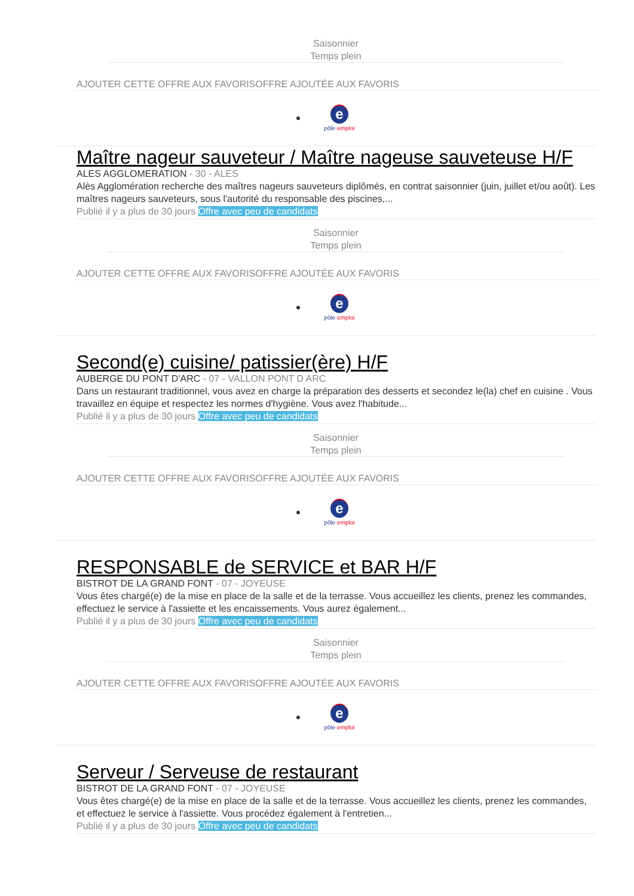Saisonnier
Temps plein
AJOUTER CETTE OFFRE AUX FAVORISOFFRE AJOUTÉE AUX FAVORIS
e
pôle emploi
Maître nageur sauveteur / Maître nageuse sauveteuse H/F
ALES AGGLOMERATION - 30 - ALES
Alès Agglomération recherche des maîtres nageurs sauveteurs diplômés, en contrat saisonnier (juin, juillet et/ou août). Les maîtres nageurs sauveteurs, sous l'autorité du responsable des piscines,...
Publié il y a plus de 30 jours Offre avec peu de candidats
Saisonnier
Temps plein
AJOUTER CETTE OFFRE AUX FAVORISOFFRE AJOUTÉE AUX FAVORIS
e
pôle emploi
Second(e) cuisine/ patissier(ère) H/F
AUBERGE DU PONT D'ARC - 07 - VALLON PONT D ARC
Dans un restaurant traditionnel, vous avez en charge la préparation des desserts et secondez le(la) chef en cuisine . Vous travaillez en équipe et respectez les normes d'hygiène. Vous avez l'habitude...
Publié il y a plus de 30 jours Offre avec peu de candidats
Saisonnier
Temps plein
AJOUTER CETTE OFFRE AUX FAVORISOFFRE AJOUTÉE AUX FAVORIS
e
pôle emploi
RESPONSABLE de SERVICE et BAR H/F
BISTROT DE LA GRAND FONT - 07 - JOYEUSE
Vous êtes chargé(e) de la mise en place de la salle et de la terrasse. Vous accueillez les clients, prenez les commandes, effectuez le service à l'assiette et les encaissements. Vous aurez également...
Publié il y a plus de 30 jours Offre avec peu de candidats
Saisonnier
Temps plein
AJOUTER CETTE OFFRE AUX FAVORISOFFRE AJOUTÉE AUX FAVORIS
e
pôle emploi
Serveur / Serveuse de restaurant
BISTROT DE LA GRAND FONT - 07 - JOYEUSE
Vous êtes chargé(e) de la mise en place de la salle et de la terrasse. Vous accueillez les clients, prenez les commandes, et effectuez le service à l'assiette. Vous procédez également à l'entretien...
Publié il y a plus de 30 jours Offre avec peu de candidats